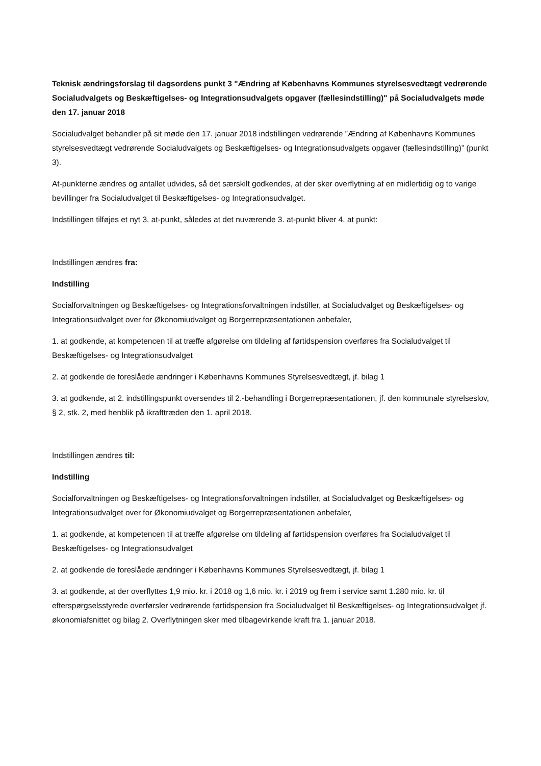Teknisk ændringsforslag til dagsordens punkt 3 "Ændring af Københavns Kommunes styrelsesvedtægt vedrørende Socialudvalgets og Beskæftigelses- og Integrationsudvalgets opgaver (fællesindstilling)" på Socialudvalgets møde den 17. januar 2018
Socialudvalget behandler på sit møde den 17. januar 2018 indstillingen vedrørende ”Ændring af Københavns Kommunes styrelsesvedtægt vedrørende Socialudvalgets og Beskæftigelses- og Integrationsudvalgets opgaver (fællesindstilling)” (punkt 3).
At-punkterne ændres og antallet udvides, så det særskilt godkendes, at der sker overflytning af en midlertidig og to varige bevillinger fra Socialudvalget til Beskæftigelses- og Integrationsudvalget.
Indstillingen tilføjes et nyt 3. at-punkt, således at det nuværende 3. at-punkt bliver 4. at punkt:
Indstillingen ændres fra:
Indstilling
Socialforvaltningen og Beskæftigelses- og Integrationsforvaltningen indstiller, at Socialudvalget og Beskæftigelses- og Integrationsudvalget over for Økonomiudvalget og Borgerrepræsentationen anbefaler,
1. at godkende, at kompetencen til at træffe afgørelse om tildeling af førtidspension overføres fra Socialudvalget til Beskæftigelses- og Integrationsudvalget
2. at godkende de foreslåede ændringer i Københavns Kommunes Styrelsesvedtægt, jf. bilag 1
3. at godkende, at 2. indstillingspunkt oversendes til 2.-behandling i Borgerrepræsentationen, jf. den kommunale styrelseslov, § 2, stk. 2, med henblik på ikrafttræden den 1. april 2018.
Indstillingen ændres til:
Indstilling
Socialforvaltningen og Beskæftigelses- og Integrationsforvaltningen indstiller, at Socialudvalget og Beskæftigelses- og Integrationsudvalget over for Økonomiudvalget og Borgerrepræsentationen anbefaler,
1. at godkende, at kompetencen til at træffe afgørelse om tildeling af førtidspension overføres fra Socialudvalget til Beskæftigelses- og Integrationsudvalget
2. at godkende de foreslåede ændringer i Københavns Kommunes Styrelsesvedtægt, jf. bilag 1
3. at godkende, at der overflyttes 1,9 mio. kr. i 2018 og 1,6 mio. kr. i 2019 og frem i service samt 1.280 mio. kr. til efterspørgselsstyrede overførsler vedrørende førtidspension fra Socialudvalget til Beskæftigelses- og Integrationsudvalget jf. økonomiafsnittet og bilag 2. Overflytningen sker med tilbagevirkende kraft fra 1. januar 2018.